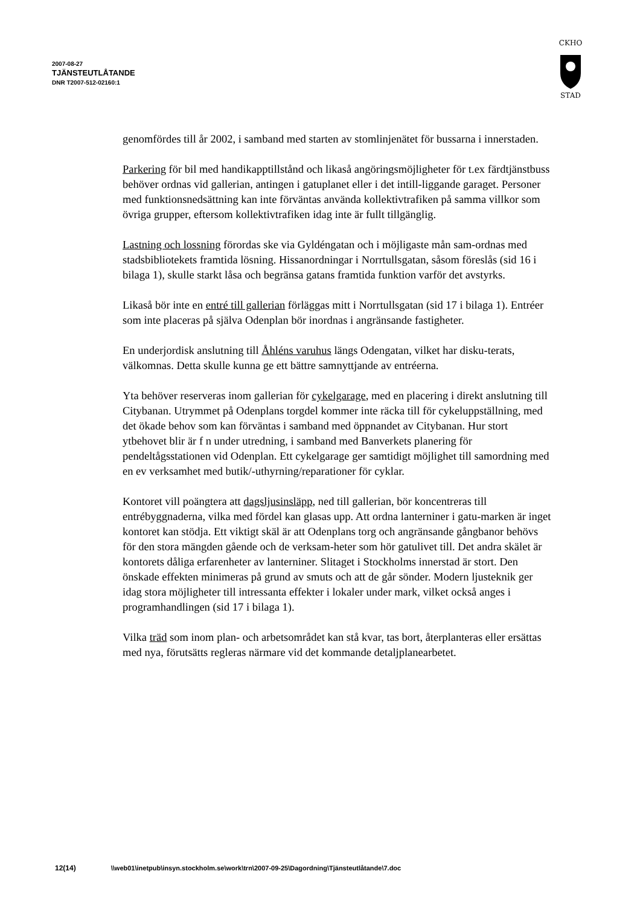2007-08-27
TJÄNSTEUTLÅTANDE
DNR T2007-512-02160:1
CKHO
STAD
genomfördes till år 2002, i samband med starten av stomlinjenätet för bussarna i innerstaden.
Parkering för bil med handikapptillstånd och likaså angöringsmöjligheter för t.ex färdtjänstbuss behöver ordnas vid gallerian, antingen i gatuplanet eller i det intill-liggande garaget. Personer med funktionsnedsättning kan inte förväntas använda kollektivtrafiken på samma villkor som övriga grupper, eftersom kollektivtrafiken idag inte är fullt tillgänglig.
Lastning och lossning förordas ske via Gyldéngatan och i möjligaste mån sam-ordnas med stadsbibliotekets framtida lösning. Hissanordningar i Norrtullsgatan, såsom föreslås (sid 16 i bilaga 1), skulle starkt låsa och begränsa gatans framtida funktion varför det avstyrks.
Likaså bör inte en entré till gallerian förläggas mitt i Norrtullsgatan (sid 17 i bilaga 1). Entréer som inte placeras på själva Odenplan bör inordnas i angränsande fastigheter.
En underjordisk anslutning till Åhléns varuhus längs Odengatan, vilket har disku-terats, välkomnas. Detta skulle kunna ge ett bättre samnyttjande av entréerna.
Yta behöver reserveras inom gallerian för cykelgarage, med en placering i direkt anslutning till Citybanan. Utrymmet på Odenplans torgdel kommer inte räcka till för cykeluppställning, med det ökade behov som kan förväntas i samband med öppnandet av Citybanan. Hur stort ytbehovet blir är f n under utredning, i samband med Banverkets planering för pendeltågsstationen vid Odenplan. Ett cykelgarage ger samtidigt möjlighet till samordning med en ev verksamhet med butik/-uthyrning/reparationer för cyklar.
Kontoret vill poängtera att dagsljusinsläpp, ned till gallerian, bör koncentreras till entrébyggnaderna, vilka med fördel kan glasas upp. Att ordna lanterniner i gatu-marken är inget kontoret kan stödja. Ett viktigt skäl är att Odenplans torg och angränsande gångbanor behövs för den stora mängden gående och de verksam-heter som hör gatulivet till. Det andra skälet är kontorets dåliga erfarenheter av lanterniner. Slitaget i Stockholms innerstad är stort. Den önskade effekten minimeras på grund av smuts och att de går sönder. Modern ljusteknik ger idag stora möjligheter till intressanta effekter i lokaler under mark, vilket också anges i programhandlingen (sid 17 i bilaga 1).
Vilka träd som inom plan- och arbetsområdet kan stå kvar, tas bort, återplanteras eller ersättas med nya, förutsätts regleras närmare vid det kommande detaljplanearbetet.
12(14) \\web01\inetpub\insyn.stockholm.se\work\trn\2007-09-25\Dagordning\Tjänsteutlåtande\7.doc